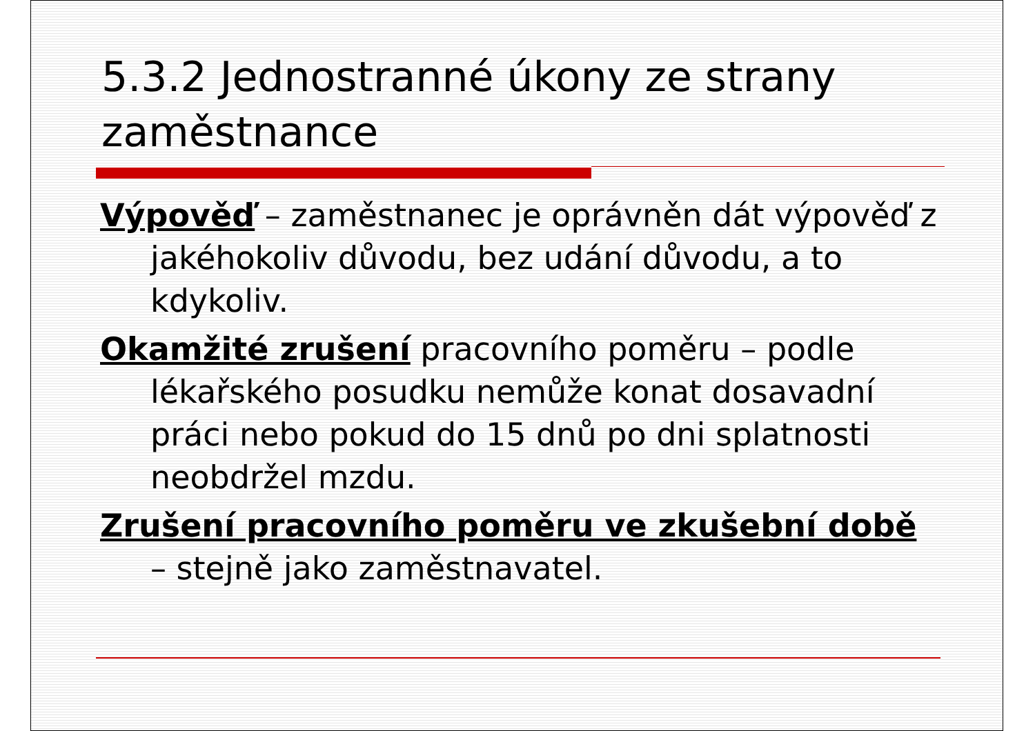5.3.2 Jednostranné úkony ze strany zaměstnance
Výpověď – zaměstnanec je oprávněn dát výpověď z jakéhokoliv důvodu, bez udání důvodu, a to kdykoliv.
Okamžité zrušení pracovního poměru – podle lékařského posudku nemůže konat dosavadní práci nebo pokud do 15 dnů po dni splatnosti neobdržel mzdu.
Zrušení pracovního poměru ve zkušební době – stejně jako zaměstnavatel.